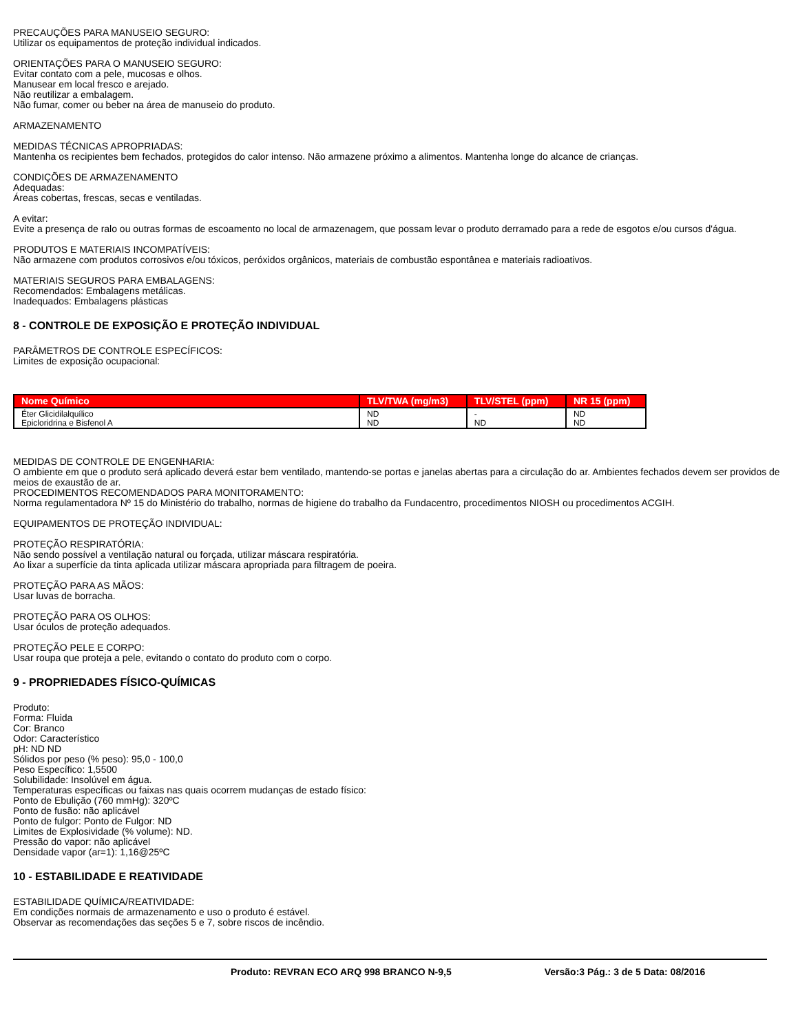PRECAUÇÕES PARA MANUSEIO SEGURO:
Utilizar os equipamentos de proteção individual indicados.
ORIENTAÇÕES PARA O MANUSEIO SEGURO:
Evitar contato com a pele, mucosas e olhos.
Manusear em local fresco e arejado.
Não reutilizar a embalagem.
Não fumar, comer ou beber na área de manuseio do produto.
ARMAZENAMENTO
MEDIDAS TÉCNICAS APROPRIADAS:
Mantenha os recipientes bem fechados, protegidos do calor intenso. Não armazene próximo a alimentos. Mantenha longe do alcance de crianças.
CONDIÇÕES DE ARMAZENAMENTO
Adequadas:
Áreas cobertas, frescas, secas e ventiladas.
A evitar:
Evite a presença de ralo ou outras formas de escoamento no local de armazenagem, que possam levar o produto derramado para a rede de esgotos e/ou cursos d'água.
PRODUTOS E MATERIAIS INCOMPATÍVEIS:
Não armazene com produtos corrosivos e/ou tóxicos, peróxidos orgânicos, materiais de combustão espontânea e materiais radioativos.
MATERIAIS SEGUROS PARA EMBALAGENS:
Recomendados: Embalagens metálicas.
Inadequados: Embalagens plásticas
8 - CONTROLE DE EXPOSIÇÃO E PROTEÇÃO INDIVIDUAL
PARÂMETROS DE CONTROLE ESPECÍFICOS:
Limites de exposição ocupacional:
| Nome Químico | TLV/TWA (mg/m3) | TLV/STEL (ppm) | NR 15 (ppm) |
| --- | --- | --- | --- |
| Éter Glicidilalquílico Epicloridrina e Bisfenol A | ND ND | - ND | ND ND |
MEDIDAS DE CONTROLE DE ENGENHARIA:
O ambiente em que o produto será aplicado deverá estar bem ventilado, mantendo-se portas e janelas abertas para a circulação do ar. Ambientes fechados devem ser providos de meios de exaustão de ar.
PROCEDIMENTOS RECOMENDADOS PARA MONITORAMENTO:
Norma regulamentadora Nº 15 do Ministério do trabalho, normas de higiene do trabalho da Fundacentro, procedimentos NIOSH ou procedimentos ACGIH.
EQUIPAMENTOS DE PROTEÇÃO INDIVIDUAL:
PROTEÇÃO RESPIRATÓRIA:
Não sendo possível a ventilação natural ou forçada, utilizar máscara respiratória.
Ao lixar a superfície da tinta aplicada utilizar máscara apropriada para filtragem de poeira.
PROTEÇÃO PARA AS MÃOS:
Usar luvas de borracha.
PROTEÇÃO PARA OS OLHOS:
Usar óculos de proteção adequados.
PROTEÇÃO PELE E CORPO:
Usar roupa que proteja a pele, evitando o contato do produto com o corpo.
9 - PROPRIEDADES FÍSICO-QUÍMICAS
Produto:
Forma: Fluida
Cor: Branco
Odor: Característico
pH: ND ND
Sólidos por peso (% peso): 95,0 - 100,0
Peso Específico: 1,5500
Solubilidade: Insolúvel em água.
Temperaturas específicas ou faixas nas quais ocorrem mudanças de estado físico:
Ponto de Ebulição (760 mmHg): 320ºC
Ponto de fusão: não aplicável
Ponto de fulgor: Ponto de Fulgor: ND
Limites de Explosividade (% volume): ND.
Pressão do vapor: não aplicável
Densidade vapor (ar=1): 1,16@25ºC
10 - ESTABILIDADE E REATIVIDADE
ESTABILIDADE QUÍMICA/REATIVIDADE:
Em condições normais de armazenamento e uso o produto é estável.
Observar as recomendações das seções 5 e 7, sobre riscos de incêndio.
Produto: REVRAN ECO ARQ 998 BRANCO N-9,5 Versão:3 Pág.: 3 de 5 Data: 08/2016